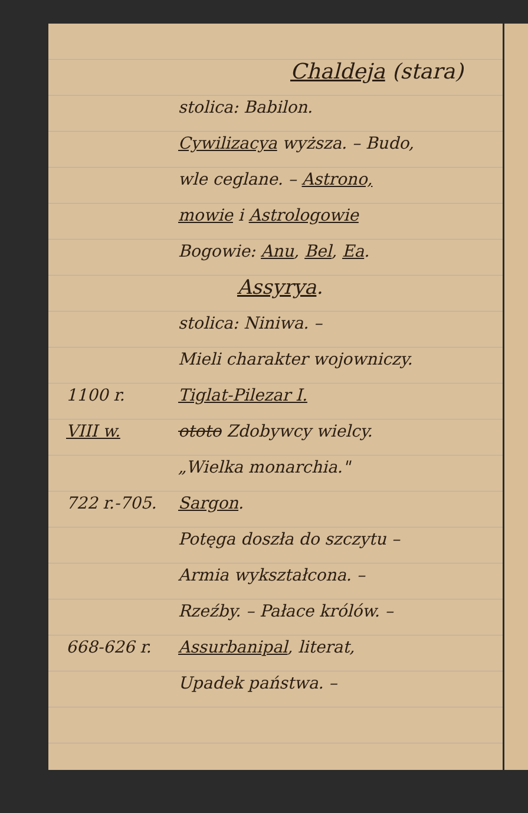Chaldeja (stara)
stolica: Babilon.
Cywilizacya wyższa. – Budo,
wle ceglane. – Astrono,
mowie i Astrologowie
Bogowie: Anu, Bel, Ea.
Assyrya.
stolica: Niniwa. –
Mieli charakter wojowniczy.
1100 r. Tiglat-Pilezar I.
VIII w. ototo Zdobywcy wielcy.
„Wielka monarchia."
722 r.-705. Sargon.
Potęga doszła do szczytu –
Armia wykształcona. –
Rzeźby. – Pałace królów. –
668-626 r. Assurbanipal, literat,
Upadek państwa. –